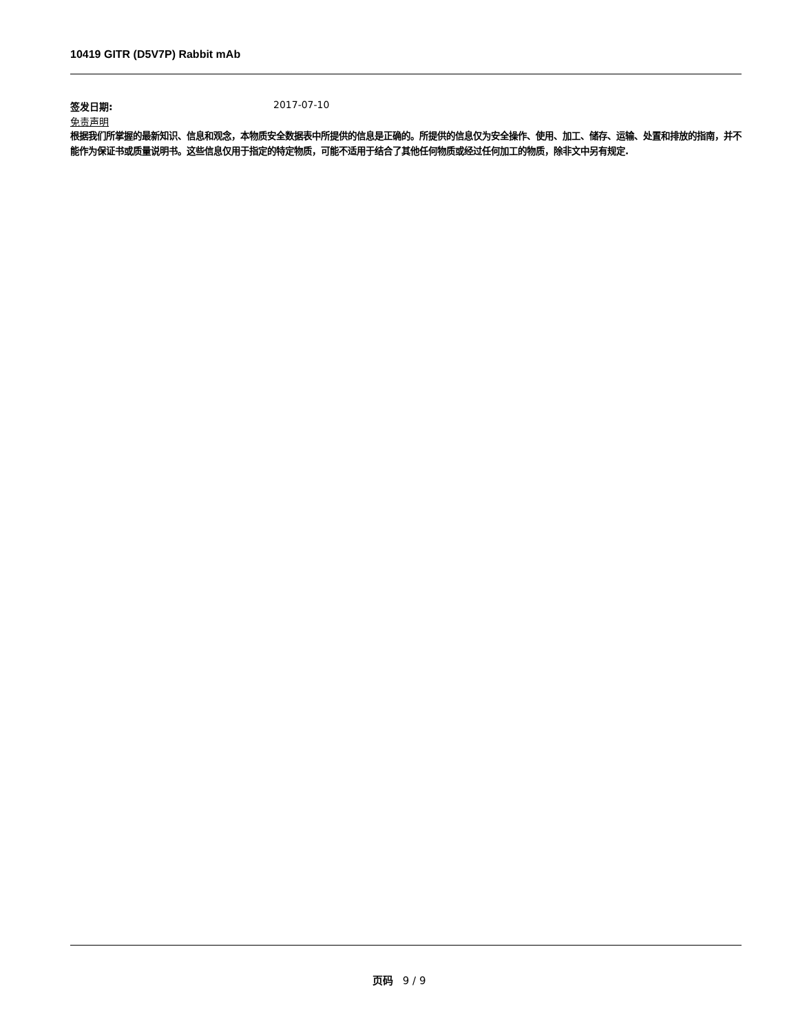10419 GITR (D5V7P) Rabbit mAb
签发日期: 2017-07-10
免责声明
根据我们所掌握的最新知识、信息和观念，本物质安全数据表中所提供的信息是正确的。所提供的信息仅为安全操作、使用、加工、储存、运输、处置和排放的指南，并不能作为保证书或质量说明书。这些信息仅用于指定的特定物质，可能不适用于结合了其他任何物质或经过任何加工的物质，除非文中另有规定.
页码 9 / 9